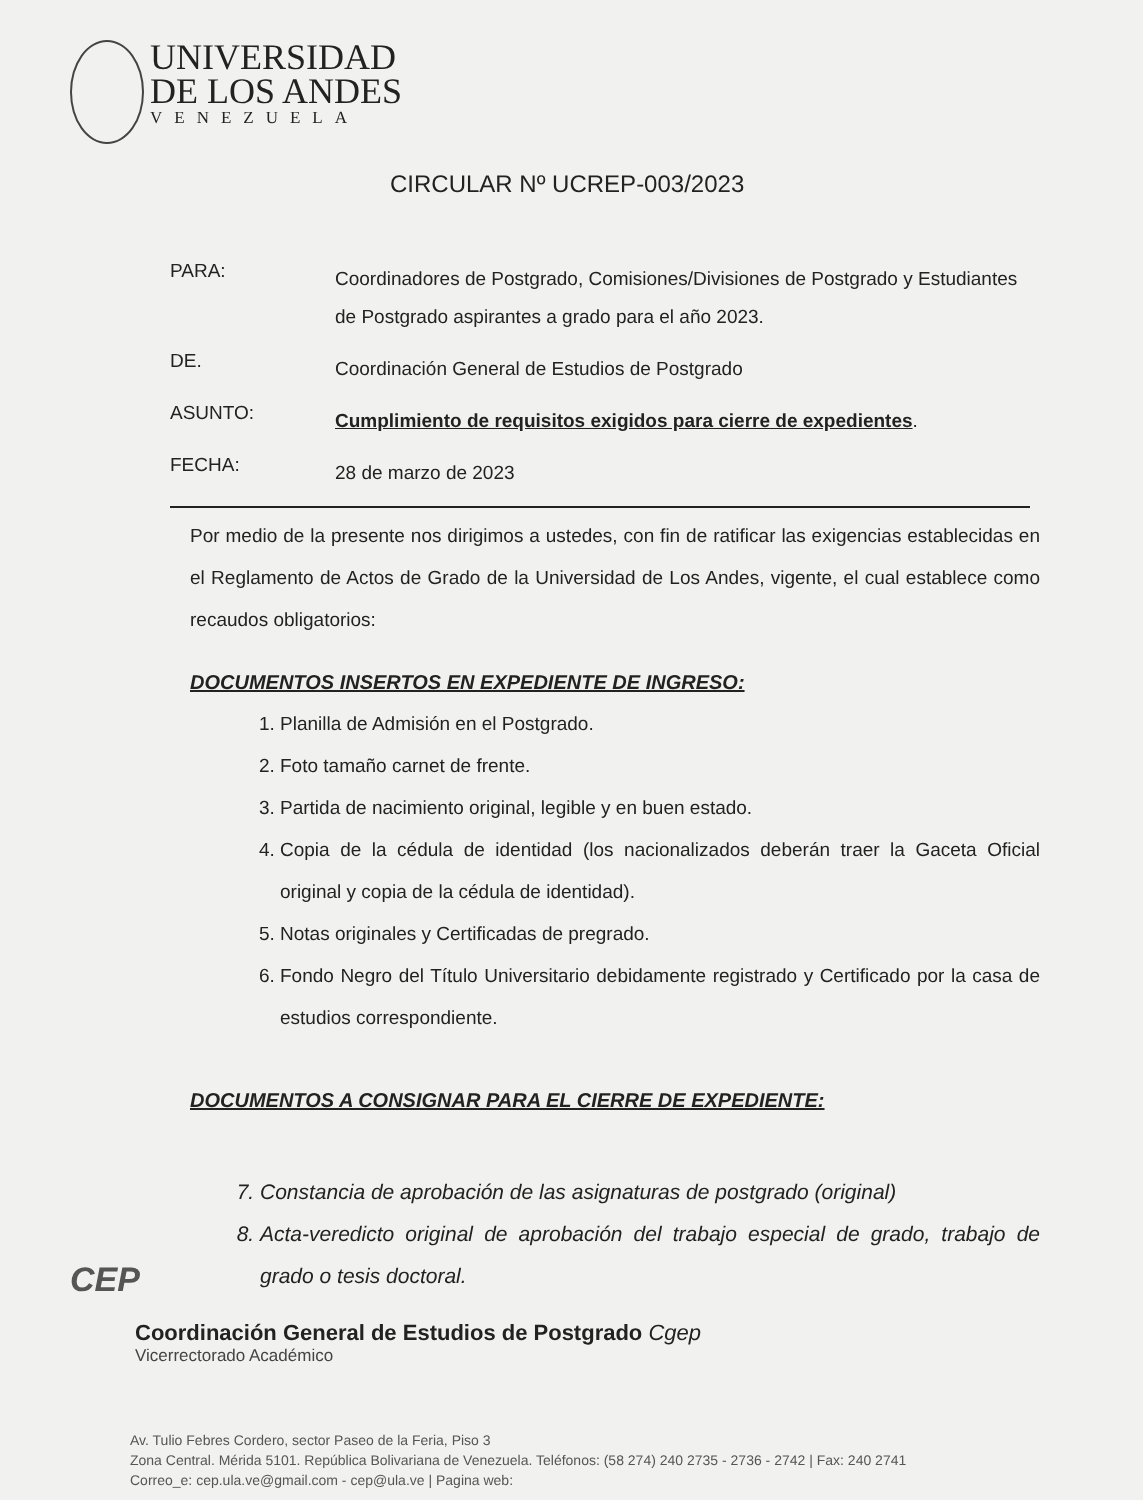UNIVERSIDAD
DE LOS ANDES
VENEZUELA
CIRCULAR Nº UCREP-003/2023
PARA:
Coordinadores de Postgrado, Comisiones/Divisiones de Postgrado y Estudiantes de Postgrado aspirantes a grado para el año 2023.
DE.
Coordinación General de Estudios de Postgrado
ASUNTO:
Cumplimiento de requisitos exigidos para cierre de expedientes.
FECHA:
28 de marzo de 2023
Por medio de la presente nos dirigimos a ustedes, con fin de ratificar las exigencias establecidas en el Reglamento de Actos de Grado de la Universidad de Los Andes, vigente, el cual establece como recaudos obligatorios:
DOCUMENTOS INSERTOS EN EXPEDIENTE DE INGRESO:
1. Planilla de Admisión en el Postgrado.
2. Foto tamaño carnet de frente.
3. Partida de nacimiento original, legible y en buen estado.
4. Copia de la cédula de identidad (los nacionalizados deberán traer la Gaceta Oficial original y copia de la cédula de identidad).
5. Notas originales y Certificadas de pregrado.
6. Fondo Negro del Título Universitario debidamente registrado y Certificado por la casa de estudios correspondiente.
DOCUMENTOS A CONSIGNAR PARA EL CIERRE DE EXPEDIENTE:
7. Constancia de aprobación de las asignaturas de postgrado (original)
8. Acta-veredicto original de aprobación del trabajo especial de grado, trabajo de grado o tesis doctoral.
CEP
Coordinación General de Estudios de Postgrado Cgep
Vicerrectorado Académico
Av. Tulio Febres Cordero, sector Paseo de la Feria, Piso 3
Zona Central. Mérida 5101. República Bolivariana de Venezuela. Teléfonos: (58 274) 240 2735 - 2736 - 2742 | Fax: 240 2741
Correo_e: cep.ula.ve@gmail.com - cep@ula.ve | Pagina web: